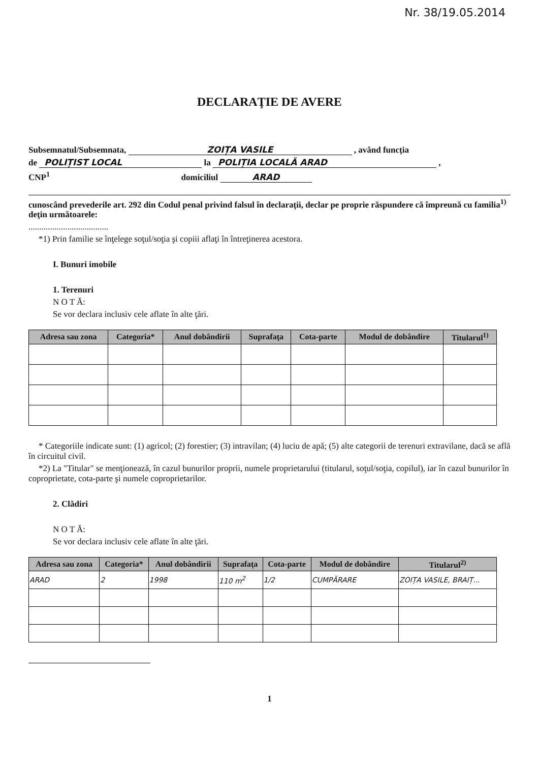Nr. 38/19.05.2014
DECLARAŢIE DE AVERE
Subsemnatul/Subsemnata, ZOIȚA VASILE , având funcţia
de POLIȚIST LOCAL la POLIȚIA LOCALĂ ARAD ,
CNP<sup>1</sup> domiciliul ARAD
cunoscând prevederile art. 292 din Codul penal privind falsul în declaraţii, declar pe proprie răspundere că împreună cu familia<sup>1)</sup> deţin următoarele:
.....................................
*1) Prin familie se înţelege soţul/soţia şi copiii aflaţi în întreţinerea acestora.
I. Bunuri imobile
1. Terenuri
N O T Ă:
Se vor declara inclusiv cele aflate în alte ţări.
| Adresa sau zona | Categoria* | Anul dobândirii | Suprafaţa | Cota-parte | Modul de dobândire | Titularul<sup>1)</sup> |
| --- | --- | --- | --- | --- | --- | --- |
* Categoriile indicate sunt: (1) agricol; (2) forestier; (3) intravilan; (4) luciu de apă; (5) alte categorii de terenuri extravilane, dacă se află în circuitul civil.
*2) La "Titular" se menţionează, în cazul bunurilor proprii, numele proprietarului (titularul, soţul/soţia, copilul), iar în cazul bunurilor în coproprietate, cota-parte şi numele coproprietarilor.
2. Clădiri
N O T Ă:
Se vor declara inclusiv cele aflate în alte ţări.
| Adresa sau zona | Categoria* | Anul dobândirii | Suprafaţa | Cota-parte | Modul de dobândire | Titularul<sup>2)</sup> |
| --- | --- | --- | --- | --- | --- | --- |
| ARAD | 2 | 1998 | 110 m<sup>2</sup> | 1/2 | CUMPĂRARE | ZOIȚA VASILE, BRAIȚ... |
1